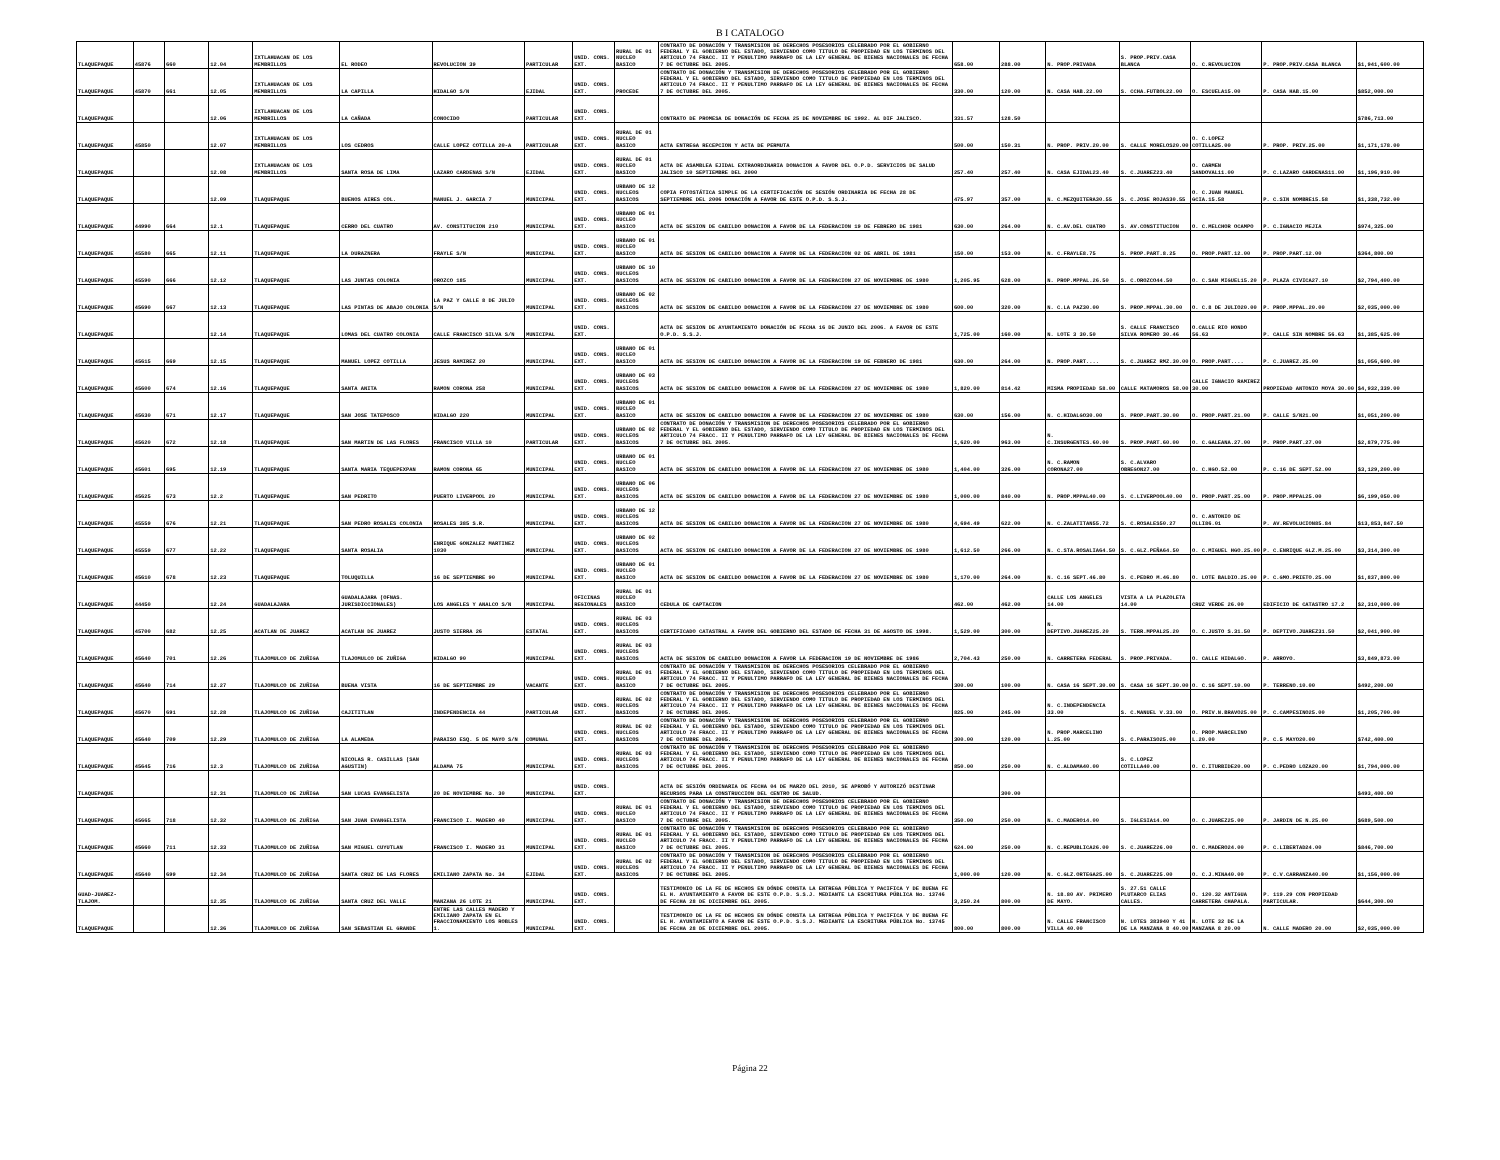B I CATALOGO
| TLAQUEPAQUE | 45876 | 660 | 12.04 | IXTLAHUACAN DE LOS MEMBRILLOS | EL RODEO | REVOLUCION 39 | PARTICULAR | UNID. CONS. EXT. | RURAL DE 01 NUCLEO BASICO | CONTRATO DE DONACIÓN Y TRANSMISION DE DERECHOS POSESORIOS CELEBRADO POR EL GOBIERNO FEDERAL Y EL GOBIERNO DEL ESTADO, SIRVIENDO COMO TITULO DE PROPIEDAD EN LOS TERMINOS DEL ARTICULO 74 FRACC. II Y PENULTIMO PARRAFO DE LA LEY GENERAL DE BIENES NACIONALES DE FECHA 7 DE OCTUBRE DEL 2005. | 658.00 | 288.00 | N. PROP.PRIVADA | S. PROP.PRIV.CASA BLANCA | O. C.REVOLUCION | P. PROP.PRIV.CASA BLANCA | $1,941,600.00 |
| TLAQUEPAQUE | 45870 | 661 | 12.05 | IXTLAHUACAN DE LOS MEMBRILLOS | LA CAPILLA | HIDALGO S/N | EJIDAL | UNID. CONS. EXT. | PROCEDE | CONTRATO DE DONACIÓN Y TRANSMISION DE DERECHOS POSESORIOS CELEBRADO POR EL GOBIERNO FEDERAL Y EL GOBIERNO DEL ESTADO, SIRVIENDO COMO TITULO DE PROPIEDAD EN LOS TERMINOS DEL ARTICULO 74 FRACC. II Y PENULTIMO PARRAFO DE LA LEY GENERAL DE BIENES NACIONALES DE FECHA 7 DE OCTUBRE DEL 2005. | 330.00 | 120.00 | N. CASA HAB.22.00 | S. CCHA.FUTBOL22.00 | O. ESCUELA15.00 | P. CASA HAB.15.00 | $852,000.00 |
| TLAQUEPAQUE | | | 12.06 | IXTLAHUACAN DE LOS MEMBRILLOS | LA CAÑADA | CONOCIDO | PARTICULAR | UNID. CONS. EXT. | | CONTRATO DE PROMESA DE DONACIÓN DE FECHA 25 DE NOVIEMBRE DE 1992. AL DIF JALISCO. | 331.57 | 128.50 | | | | | $786,713.00 |
| TLAQUEPAQUE | 45850 | | 12.07 | IXTLAHUACAN DE LOS MEMBRILLOS | LOS CEDROS | CALLE LOPEZ COTILLA 20-A | PARTICULAR | UNID. CONS. EXT. | RURAL DE 01 NUCLEO BASICO | ACTA ENTREGA RECEPCION Y ACTA DE PERMUTA | 500.00 | 150.31 | N. PROP. PRIV.20.00 | S. CALLE MORELOS20.00 | O. C.LOPEZ COTILLA25.00 | P. PROP. PRIV.25.00 | $1,171,178.00 |
| TLAQUEPAQUE | | | 12.08 | IXTLAHUACAN DE LOS MEMBRILLOS | SANTA ROSA DE LIMA | LAZARO CARDENAS S/N | EJIDAL | UNID. CONS. EXT. | RURAL DE 01 NUCLEO BASICO | ACTA DE ASAMBLEA EJIDAL EXTRAORDINARIA DONACION A FAVOR DEL O.P.D. SERVICIOS DE SALUD JALISCO 10 SEPTIEMBRE DEL 2000 | 257.40 | 257.40 | N. CASA EJIDAL23.40 | S. C.JUAREZ23.40 | O. CARMEN SANDOVAL11.00 | P. C.LAZARO CARDENAS11.00 | $1,196,910.00 |
| TLAQUEPAQUE | | | 12.09 | TLAQUEPAQUE | BUENOS AIRES COL. | MANUEL J. GARCIA 7 | MUNICIPAL | UNID. CONS. EXT. | URBANO DE 12 NUCLEOS BASICOS | COPIA FOTOSTÁTICA SIMPLE DE LA CERTIFICACIÓN DE SESIÓN ORDINARIA DE FECHA 28 DE SEPTIEMBRE DEL 2006 DONACIÓN A FAVOR DE ESTE O.P.D. S.S.J. | 475.97 | 357.00 | N. C.MEZQUITERA30.55 | S. C.JOSE ROJAS30.55 | O. C.JUAN MANUEL GCIA.15.58 | P. C.SIN NOMBRE15.58 | $1,338,732.00 |
| TLAQUEPAQUE | 44990 | 664 | 12.1 | TLAQUEPAQUE | CERRO DEL CUATRO | AV. CONSTITUCION 210 | MUNICIPAL | UNID. CONS. EXT. | URBANO DE 01 NUCLEO BASICO | ACTA DE SESION DE CABILDO DONACION A FAVOR DE LA FEDERACION 19 DE FEBRERO DE 1981 | 630.00 | 264.00 | N. C.AV.DEL CUATRO | S. AV.CONSTITUCION | O. C.MELCHOR OCAMPO | P. C.IGNACIO MEJIA | $974,325.00 |
| TLAQUEPAQUE | 45580 | 665 | 12.11 | TLAQUEPAQUE | LA DURAZNERA | FRAYLE S/N | MUNICIPAL | UNID. CONS. EXT. | URBANO DE 01 NUCLEO BASICO | ACTA DE SESION DE CABILDO DONACION A FAVOR DE LA FEDERACION 02 DE ABRIL DE 1981 | 150.00 | 153.00 | N. C.FRAYLE8.75 | S. PROP.PART.8.25 | O. PROP.PART.12.00 | P. PROP.PART.12.00 | $364,800.00 |
| TLAQUEPAQUE | 45590 | 666 | 12.12 | TLAQUEPAQUE | LAS JUNTAS COLONIA | OROZCO 185 | MUNICIPAL | UNID. CONS. EXT. | URBANO DE 10 NUCLEOS BASICOS | ACTA DE SESION DE CABILDO DONACION A FAVOR DE LA FEDERACION 27 DE NOVIEMBRE DE 1980 | 1,205.95 | 628.00 | N. PROP.MPPAL.26.50 | S. C.OROZCO44.50 | O. C.SAN MIGUEL15.20 | P. PLAZA CIVICA27.10 | $2,794,400.00 |
| TLAQUEPAQUE | 45690 | 667 | 12.13 | TLAQUEPAQUE | LAS PINTAS DE ABAJO COLONIA | LA PAZ Y CALLE 8 DE JULIO S/N | MUNICIPAL | UNID. CONS. EXT. | URBANO DE 02 NUCLEOS BASICOS | ACTA DE SESION DE CABILDO DONACION A FAVOR DE LA FEDERACION 27 DE NOVIEMBRE DE 1980 | 600.00 | 320.00 | N. C.LA PAZ30.00 | S. PROP.MPPAL.30.00 | O. C.8 DE JULIO20.00 | P. PROP.MPPAL.20.00 | $2,035,000.00 |
| TLAQUEPAQUE | | | 12.14 | TLAQUEPAQUE | LOMAS DEL CUATRO COLONIA | CALLE FRANCISCO SILVA S/N | MUNICIPAL | UNID. CONS. EXT. | | ACTA DE SESION DE AYUNTAMIENTO DONACIÓN DE FECHA 16 DE JUNIO DEL 2006. A FAVOR DE ESTE O.P.D. S.S.J. | 1,725.00 | 160.00 | N. LOTE 3 30.50 | S. CALLE FRANCISCO SILVA ROMERO 30.46 | O.CALLE RIO HONDO 56.63 | P. CALLE SIN NOMBRE 56.63 | $1,385,625.00 |
| TLAQUEPAQUE | 45615 | 669 | 12.15 | TLAQUEPAQUE | MANUEL LOPEZ COTILLA | JESUS RAMIREZ 20 | MUNICIPAL | UNID. CONS. EXT. | URBANO DE 01 NUCLEO BASICO | ACTA DE SESION DE CABILDO DONACION A FAVOR DE LA FEDERACION 19 DE FEBRERO DE 1981 | 630.00 | 264.00 | N. PROP.PART.... | S. C.JUAREZ RMZ.30.00 | O. PROP.PART.... | P. C.JUAREZ.25.00 | $1,056,600.00 |
| TLAQUEPAQUE | 45600 | 674 | 12.16 | TLAQUEPAQUE | SANTA ANITA | RAMON CORONA 258 | MUNICIPAL | UNID. CONS. EXT. | URBANO DE 03 NUCLEOS BASICOS | ACTA DE SESION DE CABILDO DONACION A FAVOR DE LA FEDERACION 27 DE NOVIEMBRE DE 1980 | 1,820.00 | 814.42 | MISMA PROPIEDAD 58.00 | CALLE MATAMOROS 58.00 | CALLE IGNACIO RAMIREZ 30.00 | PROPIEDAD ANTONIO MOYA 30.00 | $4,932,339.00 |
| TLAQUEPAQUE | 45630 | 671 | 12.17 | TLAQUEPAQUE | SAN JOSE TATEPOSCO | HIDALGO 220 | MUNICIPAL | UNID. CONS. EXT. | URBANO DE 01 NUCLEO BASICO | ACTA DE SESION DE CABILDO DONACION A FAVOR DE LA FEDERACION 27 DE NOVIEMBRE DE 1980 | 630.00 | 156.00 | N. C.HIDALGO30.00 | S. PROP.PART.30.00 | O. PROP.PART.21.00 | P. CALLE S/N21.00 | $1,051,200.00 |
| TLAQUEPAQUE | 45620 | 672 | 12.18 | TLAQUEPAQUE | SAN MARTIN DE LAS FLORES | FRANCISCO VILLA 10 | PARTICULAR | UNID. CONS. EXT. | URBANO DE 02 NUCLEOS BASICOS | CONTRATO DE DONACIÓN Y TRANSMISION DE DERECHOS POSESORIOS CELEBRADO POR EL GOBIERNO FEDERAL Y EL GOBIERNO DEL ESTADO, SIRVIENDO COMO TITULO DE PROPIEDAD EN LOS TERMINOS DEL ARTICULO 74 FRACC. II Y PENULTIMO PARRAFO DE LA LEY GENERAL DE BIENES NACIONALES DE FECHA 7 DE OCTUBRE DEL 2005. | 1,620.00 | 963.00 | N. C.INSURGENTES.60.00 | S. PROP.PART.60.00 | O. C.GALEANA.27.00 | P. PROP.PART.27.00 | $2,879,775.00 |
| TLAQUEPAQUE | 45601 | 695 | 12.19 | TLAQUEPAQUE | SANTA MARIA TEQUEPEXPAN | RAMON CORONA 65 | MUNICIPAL | UNID. CONS. EXT. | URBANO DE 01 NUCLEO BASICO | ACTA DE SESION DE CABILDO DONACION A FAVOR DE LA FEDERACION 27 DE NOVIEMBRE DE 1980 | 1,404.00 | 326.00 | N. C.RAMON CORONA27.00 | S. C.ALVARO OBREGON27.00 | O. C.HGO.52.00 | P. C.16 DE SEPT.52.00 | $3,129,200.00 |
| TLAQUEPAQUE | 45625 | 673 | 12.2 | TLAQUEPAQUE | SAN PEDRITO | PUERTO LIVERPOOL 20 | MUNICIPAL | UNID. CONS. EXT. | URBANO DE 06 NUCLEOS BASICOS | ACTA DE SESION DE CABILDO DONACION A FAVOR DE LA FEDERACION 27 DE NOVIEMBRE DE 1980 | 1,000.00 | 840.00 | N. PROP.MPPAL40.00 | S. C.LIVERPOOL40.00 | O. PROP.PART.25.00 | P. PROP.MPPAL25.00 | $6,199,050.00 |
| TLAQUEPAQUE | 45559 | 676 | 12.21 | TLAQUEPAQUE | SAN PEDRO ROSALES COLONIA | ROSALES 385 S.R. | MUNICIPAL | UNID. CONS. EXT. | URBANO DE 12 NUCLEOS BASICOS | ACTA DE SESION DE CABILDO DONACION A FAVOR DE LA FEDERACION 27 DE NOVIEMBRE DE 1980 | 4,694.49 | 622.00 | N. C.ZALATITAN55.72 | S. C.ROSALES50.27 | O. C.ANTONIO DE OLLI86.01 | P. AV.REVOLUCION85.84 | $13,853,847.50 |
| TLAQUEPAQUE | 45559 | 677 | 12.22 | TLAQUEPAQUE | SANTA ROSALIA | ENRIQUE GONZALEZ MARTINEZ 1030 | MUNICIPAL | UNID. CONS. EXT. | URBANO DE 02 NUCLEOS BASICOS | ACTA DE SESION DE CABILDO DONACION A FAVOR DE LA FEDERACION 27 DE NOVIEMBRE DE 1980 | 1,612.50 | 266.00 | N. C.STA.ROSALIA64.50 | S. C.GLZ.PEÑA64.50 | O. C.MIGUEL HGO.25.00 | P. C.ENRIQUE GLZ.M.25.00 | $3,314,300.00 |
| TLAQUEPAQUE | 45610 | 678 | 12.23 | TLAQUEPAQUE | TOLUQUILLA | 16 DE SEPTIEMBRE 90 | MUNICIPAL | UNID. CONS. EXT. | URBANO DE 01 NUCLEO BASICO | ACTA DE SESION DE CABILDO DONACION A FAVOR DE LA FEDERACION 27 DE NOVIEMBRE DE 1980 | 1,170.00 | 264.00 | N. C.16 SEPT.46.80 | S. C.PEDRO M.46.80 | O. LOTE BALDIO.25.00 | P. C.GMO.PRIETO.25.00 | $1,837,800.00 |
| TLAQUEPAQUE | 44450 | | 12.24 | GUADALAJARA | GUADALAJARA (OFNAS. JURISDICCIONALES) | LOS ANGELES Y ANALCO S/N | MUNICIPAL | OFICINAS REGIONALES | RURAL DE 01 NUCLEO BASICO | CEDULA DE CAPTACION | 462.00 | 462.00 | CALLE LOS ANGELES 14.00 | VISTA A LA PLAZOLETA 14.00 | CRUZ VERDE 26.00 | EDIFICIO DE CATASTRO 17.2 | $2,310,000.00 |
| TLAQUEPAQUE | 45700 | 682 | 12.25 | ACATLAN DE JUAREZ | ACATLAN DE JUAREZ | JUSTO SIERRA 26 | ESTATAL | UNID. CONS. EXT. | RURAL DE 03 NUCLEOS BASICOS | CERTIFICADO CATASTRAL A FAVOR DEL GOBIERNO DEL ESTADO DE FECHA 31 DE AGOSTO DE 1998. | 1,529.00 | 300.00 | N. DEPTIVO.JUAREZ25.20 | S. TERR.MPPAL25.20 | O. C.JUSTO S.31.50 | P. DEPTIVO.JUAREZ31.50 | $2,041,900.00 |
| TLAQUEPAQUE | 45640 | 701 | 12.26 | TLAJOMULCO DE ZUÑIGA | TLAJOMULCO DE ZUÑIGA | HIDALGO 90 | MUNICIPAL | UNID. CONS. EXT. | RURAL DE 03 NUCLEOS BASICOS | ACTA DE SESION DE CABILDO DONACION A FAVOR LA FEDERACION 19 DE NOVIEMBRE DE 1986 | 2,704.43 | 250.00 | N. CARRETERA FEDERAL | S. PROP.PRIVADA. | O. CALLE HIDALGO. | P. ARROYO. | $3,849,873.00 |
| TLAQUEPAQUE | 45640 | 714 | 12.27 | TLAJOMULCO DE ZUÑIGA | BUENA VISTA | 16 DE SEPTIEMBRE 29 | VACANTE | UNID. CONS. EXT. | RURAL DE 01 NUCLEO BASICO | CONTRATO DE DONACIÓN Y TRANSMISION DE DERECHOS POSESORIOS CELEBRADO POR EL GOBIERNO FEDERAL Y EL GOBIERNO DEL ESTADO, SIRVIENDO COMO TITULO DE PROPIEDAD EN LOS TERMINOS DEL ARTICULO 74 FRACC. II Y PENULTIMO PARRAFO DE LA LEY GENERAL DE BIENES NACIONALES DE FECHA 7 DE OCTUBRE DEL 2005. | 300.00 | 100.00 | N. CASA 16 SEPT.30.00 | S. CASA 16 SEPT.30.00 | O. C.16 SEPT.10.00 | P. TERRENO.10.00 | $492,200.00 |
| TLAQUEPAQUE | 45670 | 691 | 12.28 | TLAJOMULCO DE ZUÑIGA | CAJITITLAN | INDEPENDENCIA 44 | PARTICULAR | UNID. CONS. EXT. | RURAL DE 02 NUCLEOS BASICOS | CONTRATO DE DONACIÓN Y TRANSMISION DE DERECHOS POSESORIOS CELEBRADO POR EL GOBIERNO FEDERAL Y EL GOBIERNO DEL ESTADO, SIRVIENDO COMO TITULO DE PROPIEDAD EN LOS TERMINOS DEL ARTICULO 74 FRACC. II Y PENULTIMO PARRAFO DE LA LEY GENERAL DE BIENES NACIONALES DE FECHA 7 DE OCTUBRE DEL 2005. | 825.00 | 245.00 | N. C.INDEPENDENCIA 33.00 | S. C.MANUEL V.33.00 | O. PRIV.N.BRAVO25.00 | P. C.CAMPESINO25.00 | $1,205,700.00 |
| TLAQUEPAQUE | 45640 | 709 | 12.29 | TLAJOMULCO DE ZUÑIGA | LA ALAMEDA | PARAISO ESQ. 5 DE MAYO S/N | COMUNAL | UNID. CONS. EXT. | RURAL DE 02 NUCLEOS BASICOS | CONTRATO DE DONACIÓN Y TRANSMISION DE DERECHOS POSESORIOS CELEBRADO POR EL GOBIERNO FEDERAL Y EL GOBIERNO DEL ESTADO, SIRVIENDO COMO TITULO DE PROPIEDAD EN LOS TERMINOS DEL ARTICULO 74 FRACC. II Y PENULTIMO PARRAFO DE LA LEY GENERAL DE BIENES NACIONALES DE FECHA 7 DE OCTUBRE DEL 2005. | 300.00 | 120.00 | N. PROP.MARCELINO L.25.00 | S. C.PARAISO25.00 | O. PROP.MARCELINO L.20.00 | P. C.5 MAYO20.00 | $742,400.00 |
| TLAQUEPAQUE | 45645 | 716 | 12.3 | TLAJOMULCO DE ZUÑIGA | NICOLAS R. CASILLAS (SAN AGUSTIN) | ALDAMA 75 | MUNICIPAL | UNID. CONS. EXT. | RURAL DE 03 NUCLEOS BASICOS | CONTRATO DE DONACIÓN Y TRANSMISION DE DERECHOS POSESORIOS CELEBRADO POR EL GOBIERNO FEDERAL Y EL GOBIERNO DEL ESTADO, SIRVIENDO COMO TITULO DE PROPIEDAD EN LOS TERMINOS DEL ARTICULO 74 FRACC. II Y PENULTIMO PARRAFO DE LA LEY GENERAL DE BIENES NACIONALES DE FECHA 7 DE OCTUBRE DEL 2005. | 850.00 | 250.00 | N. C.ALDAMA40.00 | S. C.LOPEZ COTILLA40.00 | O. C.ITURBIDE20.00 | P. C.PEDRO LOZA20.00 | $1,794,000.00 |
| TLAQUEPAQUE | | | 12.31 | TLAJOMULCO DE ZUÑIGA | SAN LUCAS EVANGELISTA | 20 DE NOVIEMBRE No. 30 | MUNICIPAL | UNID. CONS. EXT. | | ACTA DE SESIÓN ORDINARIA DE FECHA 04 DE MARZO DEL 2010, SE APROBÓ Y AUTORIZÓ DESTINAR RECURSOS PARA LA CONSTRUCCION DEL CENTRO DE SALUD. | | 300.00 | | | | | $493,400.00 |
| TLAQUEPAQUE | 45665 | 718 | 12.32 | TLAJOMULCO DE ZUÑIGA | SAN JUAN EVANGELISTA | FRANCISCO I. MADERO 40 | MUNICIPAL | UNID. CONS. EXT. | RURAL DE 01 NUCLEO BASICO | CONTRATO DE DONACIÓN Y TRANSMISION DE DERECHOS POSESORIOS CELEBRADO POR EL GOBIERNO FEDERAL Y EL GOBIERNO DEL ESTADO, SIRVIENDO COMO TITULO DE PROPIEDAD EN LOS TERMINOS DEL ARTICULO 74 FRACC. II Y PENULTIMO PARRAFO DE LA LEY GENERAL DE BIENES NACIONALES DE FECHA 7 DE OCTUBRE DEL 2005. | 350.00 | 250.00 | N. C.MADERO14.00 | S. IGLESIA14.00 | O. C.JUAREZ25.00 | P. JARDIN DE N.25.00 | $689,500.00 |
| TLAQUEPAQUE | 45660 | 711 | 12.33 | TLAJOMULCO DE ZUÑIGA | SAN MIGUEL CUYUTLAN | FRANCISCO I. MADERO 31 | MUNICIPAL | UNID. CONS. EXT. | RURAL DE 01 NUCLEO BASICO | CONTRATO DE DONACIÓN Y TRANSMISION DE DERECHOS POSESORIOS CELEBRADO POR EL GOBIERNO FEDERAL Y EL GOBIERNO DEL ESTADO, SIRVIENDO COMO TITULO DE PROPIEDAD EN LOS TERMINOS DEL ARTICULO 74 FRACC. II Y PENULTIMO PARRAFO DE LA LEY GENERAL DE BIENES NACIONALES DE FECHA 7 DE OCTUBRE DEL 2005. | 624.00 | 250.00 | N. C.REPUBLICA26.00 | S. C.JUAREZ26.00 | O. C.MADERO24.00 | P. C.LIBERTAD24.00 | $846,700.00 |
| TLAQUEPAQUE | 45640 | 699 | 12.34 | TLAJOMULCO DE ZUÑIGA | SANTA CRUZ DE LAS FLORES | EMILIANO ZAPATA No. 34 | EJIDAL | UNID. CONS. EXT. | RURAL DE 02 NUCLEOS BASICOS | CONTRATO DE DONACIÓN Y TRANSMISION DE DERECHOS POSESORIOS CELEBRADO POR EL GOBIERNO FEDERAL Y EL GOBIERNO DEL ESTADO, SIRVIENDO COMO TITULO DE PROPIEDAD EN LOS TERMINOS DEL ARTICULO 74 FRACC. II Y PENULTIMO PARRAFO DE LA LEY GENERAL DE BIENES NACIONALES DE FECHA 7 DE OCTUBRE DEL 2005. | 1,000.00 | 120.00 | N. C.GLZ.ORTEGA25.00 | S. C.JUAREZ25.00 | O. C.J.MINA40.00 | P. C.V.CARRANZA40.00 | $1,156,000.00 |
| GUAD-JUAREZ-TLAJOM. | | | 12.35 | TLAJOMULCO DE ZUÑIGA | SANTA CRUZ DEL VALLE | MANZANA 26 LOTE 21 | MUNICIPAL | UNID. CONS. EXT. | | TESTIMONIO DE LA FE DE HECHOS EN DÓNDE CONSTA LA ENTREGA PÚBLICA Y PACIFICA Y DE BUENA FE EL H. AYUNTAMIENTO A FAVOR DE ESTE O.P.D. S.S.J. MEDIANTE LA ESCRITURA PÚBLICA No. 13746 DE FECHA 28 DE DICIEMBRE DEL 2005. | 3,250.24 | 800.00 | N. 18.80 AV. PRIMERO DE MAYO. | S. 27.51 CALLE PLUTARCO ELIAS CALLES. | O. 120.32 ANTIGUA CARRETERA CHAPALA. | P. 119.29 CON PROPIEDAD PARTICULAR. | $644,300.00 |
| TLAQUEPAQUE | | | 12.36 | TLAJOMULCO DE ZUÑIGA | SAN SEBASTIAN EL GRANDE | ENTRE LAS CALLES MADERO Y EMILIANO ZAPATA EN EL FRACCIONAMIENTO LOS ROBLES 1. | MUNICIPAL | UNID. CONS. EXT. | | TESTIMONIO DE LA FE DE HECHOS EN DÓNDE CONSTA LA ENTREGA PÚBLICA Y PACIFICA Y DE BUENA FE EL H. AYUNTAMIENTO A FAVOR DE ESTE O.P.D. S.S.J. MEDIANTE LA ESCRITURA PÚBLICA No. 13745 DE FECHA 28 DE DICIEMBRE DEL 2005. | 800.00 | 800.00 | N. CALLE FRANCISCO VILLA 40.00 | N. LOTES 383940 Y 41 DE LA MANZANA 8 40.00 | N. LOTE 32 DE LA MANZANA 8 20.00 | N. CALLE MADERO 20.00 | $2,035,000.00 |
Página 22